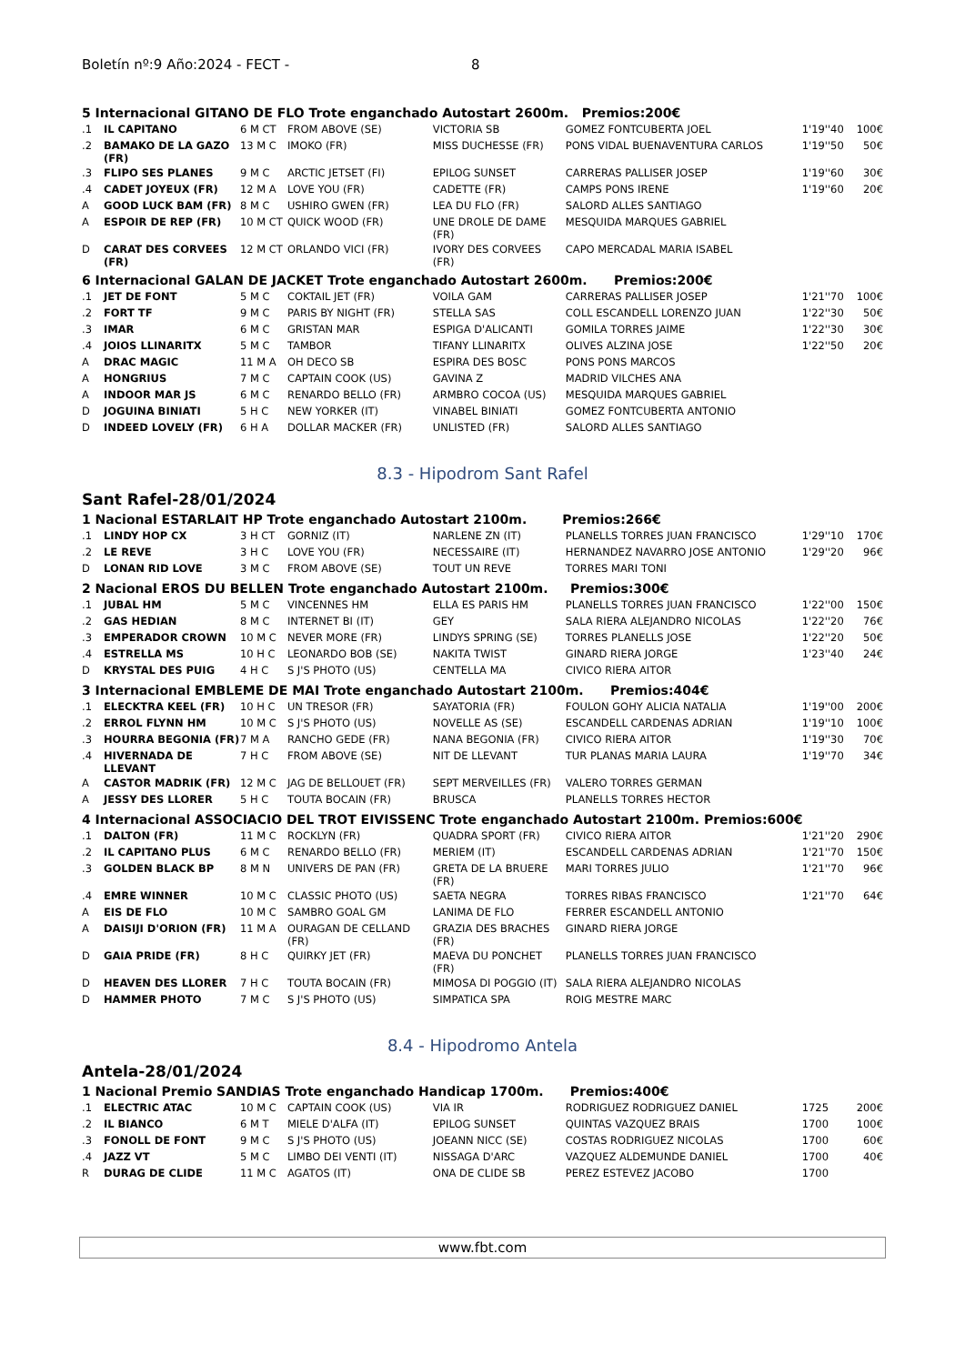Boletín nº:9 Año:2024 - FECT - 8
5 Internacional GITANO DE FLO Trote enganchado Autostart 2600m. Premios:200€
| .1 | IL CAPITANO | 6 M CT | FROM ABOVE (SE) | VICTORIA SB | GOMEZ FONTCUBERTA JOEL | 1'19''40 | 100€ |
| .2 | BAMAKO DE LA GAZO (FR) | 13 M C | IMOKO (FR) | MISS DUCHESSE (FR) | PONS VIDAL BUENAVENTURA CARLOS | 1'19''50 | 50€ |
| .3 | FLIPO SES PLANES | 9 M C | ARCTIC JETSET (FI) | EPILOG SUNSET | CARRERAS PALLISER JOSEP | 1'19''60 | 30€ |
| .4 | CADET JOYEUX (FR) | 12 M A | LOVE YOU (FR) | CADETTE (FR) | CAMPS PONS IRENE | 1'19''60 | 20€ |
| A | GOOD LUCK BAM (FR) | 8 M C | USHIRO GWEN (FR) | LEA DU FLO (FR) | SALORD ALLES SANTIAGO | | |
| A | ESPOIR DE REP (FR) | 10 M CT | QUICK WOOD (FR) | UNE DROLE DE DAME (FR) | MESQUIDA MARQUES GABRIEL | | |
| D | CARAT DES CORVEES (FR) | 12 M CT | ORLANDO VICI (FR) | IVORY DES CORVEES (FR) | CAPO MERCADAL MARIA ISABEL | | |
6 Internacional GALAN DE JACKET Trote enganchado Autostart 2600m. Premios:200€
| .1 | JET DE FONT | 5 M C | COKTAIL JET (FR) | VOILA GAM | CARRERAS PALLISER JOSEP | 1'21''70 | 100€ |
| .2 | FORT TF | 9 M C | PARIS BY NIGHT (FR) | STELLA SAS | COLL ESCANDELL LORENZO JUAN | 1'22''30 | 50€ |
| .3 | IMAR | 6 M C | GRISTAN MAR | ESPIGA D'ALICANTI | GOMILA TORRES JAIME | 1'22''30 | 30€ |
| .4 | JOIOS LLINARITX | 5 M C | TAMBOR | TIFANY LLINARITX | OLIVES ALZINA JOSE | 1'22''50 | 20€ |
| A | DRAC MAGIC | 11 M A | OH DECO SB | ESPIRA DES BOSC | PONS PONS MARCOS | | |
| A | HONGRIUS | 7 M C | CAPTAIN COOK (US) | GAVINA Z | MADRID VILCHES ANA | | |
| A | INDOOR MAR JS | 6 M C | RENARDO BELLO (FR) | ARMBRO COCOA (US) | MESQUIDA MARQUES GABRIEL | | |
| D | JOGUINA BINIATI | 5 H C | NEW YORKER (IT) | VINABEL BINIATI | GOMEZ FONTCUBERTA ANTONIO | | |
| D | INDEED LOVELY (FR) | 6 H A | DOLLAR MACKER (FR) | UNLISTED (FR) | SALORD ALLES SANTIAGO | | |
8.3 - Hipodrom Sant Rafel
Sant Rafel-28/01/2024
1 Nacional ESTARLAIT HP Trote enganchado Autostart 2100m. Premios:266€
| .1 | LINDY HOP CX | 3 H CT | GORNIZ (IT) | NARLENE ZN (IT) | PLANELLS TORRES JUAN FRANCISCO | 1'29''10 | 170€ |
| .2 | LE REVE | 3 H C | LOVE YOU (FR) | NECESSAIRE (IT) | HERNANDEZ NAVARRO JOSE ANTONIO | 1'29''20 | 96€ |
| D | LONAN RID LOVE | 3 M C | FROM ABOVE (SE) | TOUT UN REVE | TORRES MARI TONI | | |
2 Nacional EROS DU BELLEN Trote enganchado Autostart 2100m. Premios:300€
| .1 | JUBAL HM | 5 M C | VINCENNES HM | ELLA ES PARIS HM | PLANELLS TORRES JUAN FRANCISCO | 1'22''00 | 150€ |
| .2 | GAS HEDIAN | 8 M C | INTERNET BI (IT) | GEY | SALA RIERA ALEJANDRO NICOLAS | 1'22''20 | 76€ |
| .3 | EMPERADOR CROWN | 10 M C | NEVER MORE (FR) | LINDYS SPRING (SE) | TORRES PLANELLS JOSE | 1'22''20 | 50€ |
| .4 | ESTRELLA MS | 10 H C | LEONARDO BOB (SE) | NAKITA TWIST | GINARD RIERA JORGE | 1'23''40 | 24€ |
| D | KRYSTAL DES PUIG | 4 H C | S J'S PHOTO (US) | CENTELLA MA | CIVICO RIERA AITOR | | |
3 Internacional EMBLEME DE MAI Trote enganchado Autostart 2100m. Premios:404€
| .1 | ELECKTRA KEEL (FR) | 10 H C | UN TRESOR (FR) | SAYATORIA (FR) | FOULON GOHY ALICIA NATALIA | 1'19''00 | 200€ |
| .2 | ERROL FLYNN HM | 10 M C | S J'S PHOTO (US) | NOVELLE AS (SE) | ESCANDELL CARDENAS ADRIAN | 1'19''10 | 100€ |
| .3 | HOURRA BEGONIA (FR) | 7 M A | RANCHO GEDE (FR) | NANA BEGONIA (FR) | CIVICO RIERA AITOR | 1'19''30 | 70€ |
| .4 | HIVERNADA DE LLEVANT | 7 H C | FROM ABOVE (SE) | NIT DE LLEVANT | TUR PLANAS MARIA LAURA | 1'19''70 | 34€ |
| A | CASTOR MADRIK (FR) | 12 M C | JAG DE BELLOUET (FR) | SEPT MERVEILLES (FR) | VALERO TORRES GERMAN | | |
| A | JESSY DES LLORER | 5 H C | TOUTA BOCAIN (FR) | BRUSCA | PLANELLS TORRES HECTOR | | |
4 Internacional ASSOCIACIO DEL TROT EIVISSENC Trote enganchado Autostart 2100m. Premios:600€
| .1 | DALTON (FR) | 11 M C | ROCKLYN (FR) | QUADRA SPORT (FR) | CIVICO RIERA AITOR | 1'21''20 | 290€ |
| .2 | IL CAPITANO PLUS | 6 M C | RENARDO BELLO (FR) | MERIEM (IT) | ESCANDELL CARDENAS ADRIAN | 1'21''70 | 150€ |
| .3 | GOLDEN BLACK BP | 8 M N | UNIVERS DE PAN (FR) | GRETA DE LA BRUERE (FR) | MARI TORRES JULIO | 1'21''70 | 96€ |
| .4 | EMRE WINNER | 10 M C | CLASSIC PHOTO (US) | SAETA NEGRA | TORRES RIBAS FRANCISCO | 1'21''70 | 64€ |
| A | EIS DE FLO | 10 M C | SAMBRO GOAL GM | LANIMA DE FLO | FERRER ESCANDELL ANTONIO | | |
| A | DAISIJI D'ORION (FR) | 11 M A | OURAGAN DE CELLAND (FR) | GRAZIA DES BRACHES (FR) | GINARD RIERA JORGE | | |
| D | GAIA PRIDE (FR) | 8 H C | QUIRKY JET (FR) | MAEVA DU PONCHET (FR) | PLANELLS TORRES JUAN FRANCISCO | | |
| D | HEAVEN DES LLORER | 7 H C | TOUTA BOCAIN (FR) | MIMOSA DI POGGIO (IT) | SALA RIERA ALEJANDRO NICOLAS | | |
| D | HAMMER PHOTO | 7 M C | S J'S PHOTO (US) | SIMPATICA SPA | ROIG MESTRE MARC | | |
8.4 - Hipodromo Antela
Antela-28/01/2024
1 Nacional Premio SANDIAS Trote enganchado Handicap 1700m. Premios:400€
| .1 | ELECTRIC ATAC | 10 M C | CAPTAIN COOK (US) | VIA IR | RODRIGUEZ RODRIGUEZ DANIEL | 1725 | 200€ |
| .2 | IL BIANCO | 6 M T | MIELE D'ALFA (IT) | EPILOG SUNSET | QUINTAS VAZQUEZ BRAIS | 1700 | 100€ |
| .3 | FONOLL DE FONT | 9 M C | S J'S PHOTO (US) | JOEANN NICC (SE) | COSTAS RODRIGUEZ NICOLAS | 1700 | 60€ |
| .4 | JAZZ VT | 5 M C | LIMBO DEI VENTI (IT) | NISSAGA D'ARC | VAZQUEZ ALDEMUNDE DANIEL | 1700 | 40€ |
| R | DURAG DE CLIDE | 11 M C | AGATOS (IT) | ONA DE CLIDE SB | PEREZ ESTEVEZ JACOBO | 1700 | |
www.fbt.com